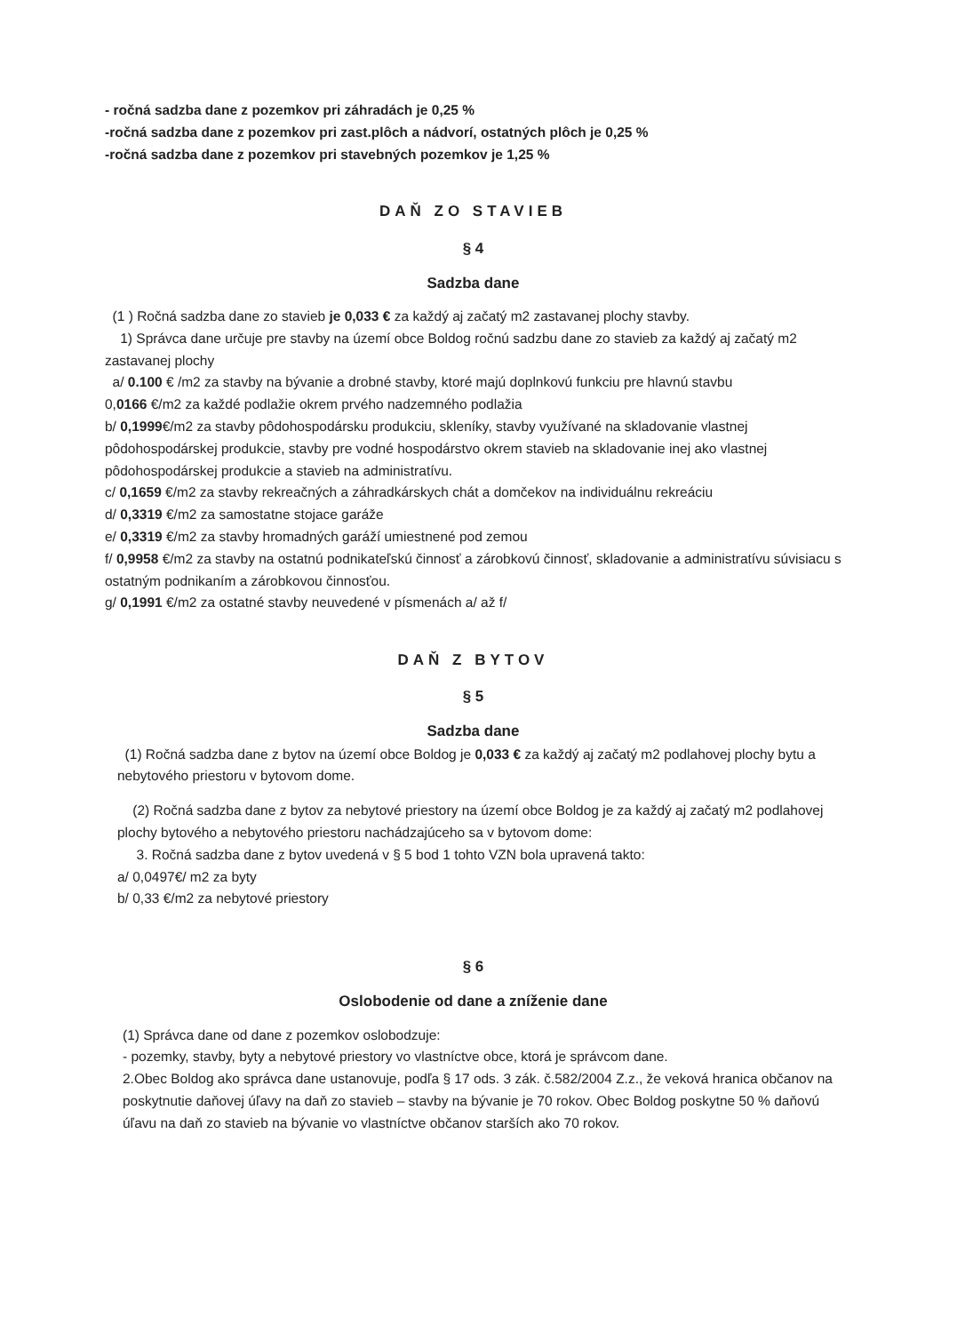- ročná sadzba dane z pozemkov pri záhradách je 0,25 %
-ročná sadzba dane z pozemkov pri zast.plôch a nádvorí, ostatných plôch je 0,25 %
-ročná sadzba dane z pozemkov pri stavebných pozemkov je 1,25 %
DAŇ ZO STAVIEB
§ 4
Sadzba dane
(1 ) Ročná sadzba dane zo stavieb je 0,033 € za každý aj začatý m2 zastavanej plochy stavby.
1) Správca dane určuje pre stavby na území obce Boldog ročnú sadzbu dane zo stavieb za každý aj začatý m2 zastavanej plochy
a/ 0.100 € /m2 za stavby na bývanie a drobné stavby, ktoré majú doplnkovú funkciu pre hlavnú stavbu
0,0166 €/m2 za každé podlažie okrem prvého nadzemného podlažia
b/ 0,1999€/m2 za stavby pôdohospodársku produkciu, skleníky, stavby využívané na skladovanie vlastnej pôdohospodárskej produkcie, stavby pre vodné hospodárstvo okrem stavieb na skladovanie inej ako vlastnej pôdohospodárskej produkcie a stavieb na administratívu.
c/ 0,1659 €/m2 za stavby rekreačných a záhradkárskych chát a domčekov na individuálnu rekreáciu
d/ 0,3319 €/m2 za samostatne stojace garáže
e/ 0,3319 €/m2 za stavby hromadných garáží umiestnené pod zemou
f/ 0,9958 €/m2 za stavby na ostatnú podnikateľskú činnosť a zárobkovú činnosť, skladovanie a administratívu súvisiacu s ostatným podnikaním a zárobkovou činnosťou.
g/ 0,1991 €/m2 za ostatné stavby neuvedené v písmenách a/ až f/
DAŇ Z BYTOV
§ 5
Sadzba dane
(1) Ročná sadzba dane z bytov na území obce Boldog je 0,033 € za každý aj začatý m2 podlahovej plochy bytu a nebytového priestoru v bytovom dome.
(2) Ročná sadzba dane z bytov za nebytové priestory na území obce Boldog je za každý aj začatý m2 podlahovej plochy bytového a nebytového priestoru nachádzajúceho sa v bytovom dome:
3. Ročná sadzba dane z bytov uvedená v § 5 bod 1 tohto VZN bola upravená takto:
a/ 0,0497€/ m2 za byty
b/ 0,33 €/m2 za nebytové priestory
§ 6
Oslobodenie od dane a zníženie dane
(1) Správca dane od dane z pozemkov oslobodzuje:
- pozemky, stavby, byty a nebytové priestory vo vlastníctve obce, ktorá je správcom dane.
2.Obec Boldog ako správca dane ustanovuje, podľa § 17 ods. 3 zák. č.582/2004 Z.z., že veková hranica občanov na poskytnutie daňovej úľavy na daň zo stavieb – stavby na bývanie je 70 rokov. Obec Boldog poskytne 50 % daňovú úľavu na daň zo stavieb na bývanie vo vlastníctve občanov starších ako 70 rokov.